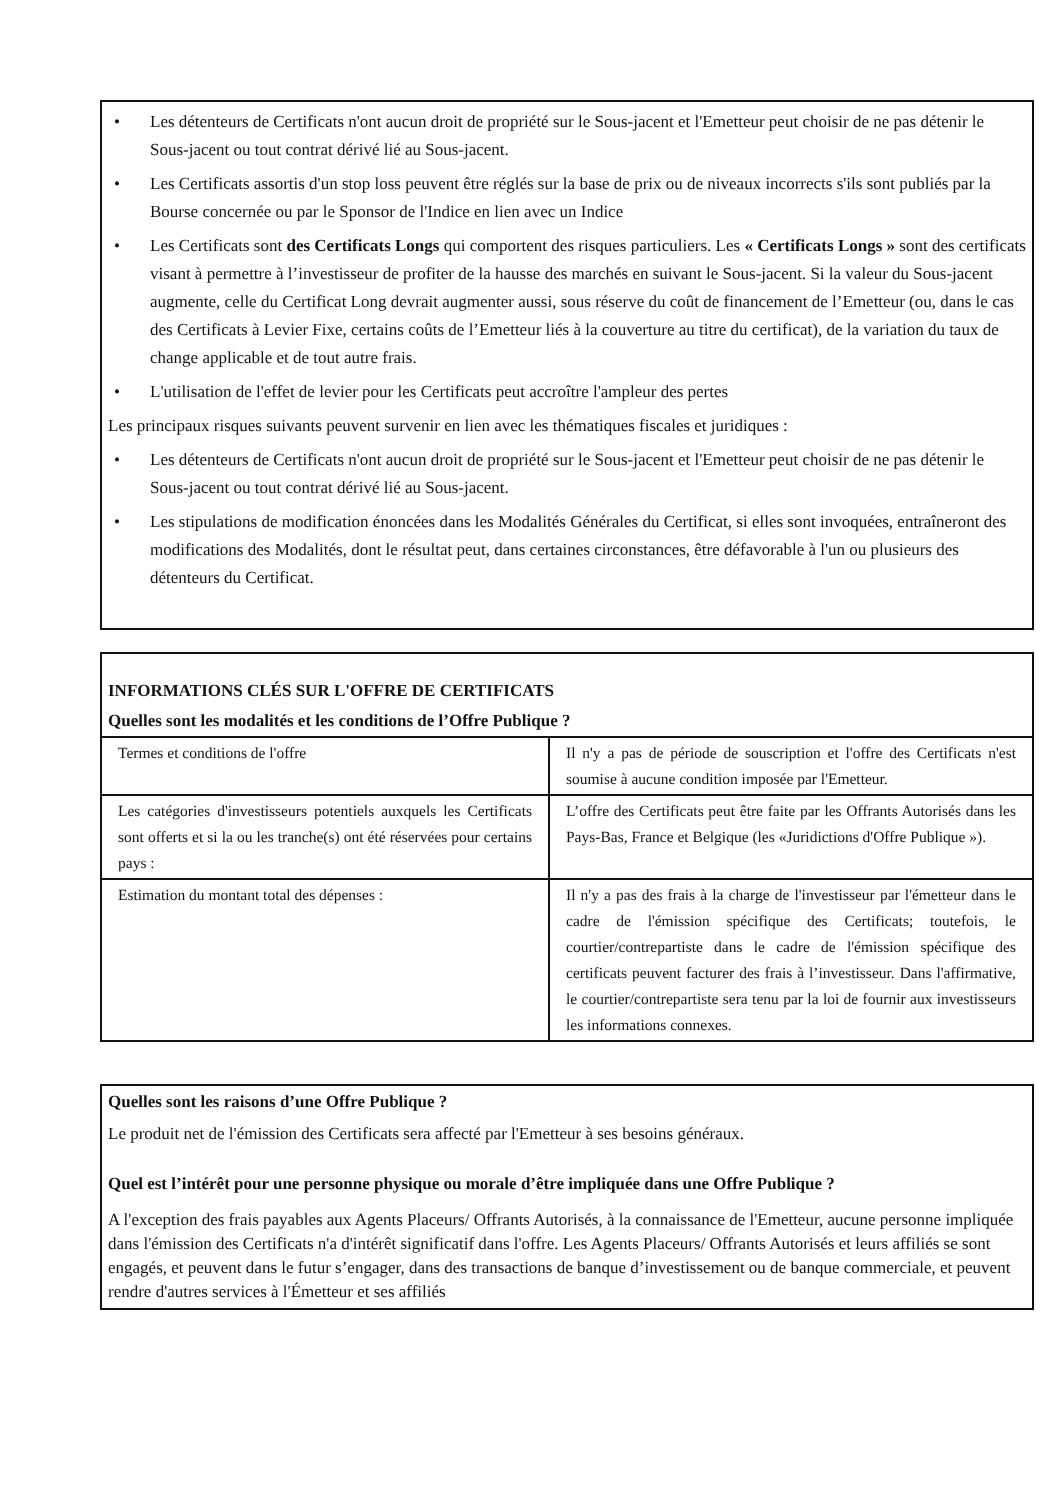• Les détenteurs de Certificats n'ont aucun droit de propriété sur le Sous-jacent et l'Emetteur peut choisir de ne pas détenir le Sous-jacent ou tout contrat dérivé lié au Sous-jacent.
• Les Certificats assortis d'un stop loss peuvent être réglés sur la base de prix ou de niveaux incorrects s'ils sont publiés par la Bourse concernée ou par le Sponsor de l'Indice en lien avec un Indice
• Les Certificats sont des Certificats Longs qui comportent des risques particuliers. Les « Certificats Longs » sont des certificats visant à permettre à l’investisseur de profiter de la hausse des marchés en suivant le Sous-jacent. Si la valeur du Sous-jacent augmente, celle du Certificat Long devrait augmenter aussi, sous réserve du coût de financement de l’Emetteur (ou, dans le cas des Certificats à Levier Fixe, certains coûts de l’Emetteur liés à la couverture au titre du certificat), de la variation du taux de change applicable et de tout autre frais.
• L'utilisation de l'effet de levier pour les Certificats peut accroître l'ampleur des pertes
Les principaux risques suivants peuvent survenir en lien avec les thématiques fiscales et juridiques :
• Les détenteurs de Certificats n'ont aucun droit de propriété sur le Sous-jacent et l'Emetteur peut choisir de ne pas détenir le Sous-jacent ou tout contrat dérivé lié au Sous-jacent.
• Les stipulations de modification énoncées dans les Modalités Générales du Certificat, si elles sont invoquées, entraîneront des modifications des Modalités, dont le résultat peut, dans certaines circonstances, être défavorable à l'un ou plusieurs des détenteurs du Certificat.
INFORMATIONS CLÉS SUR L'OFFRE DE CERTIFICATS
Quelles sont les modalités et les conditions de l’Offre Publique ?
| Termes et conditions de l'offre | Il n'y a pas de période de souscription et l'offre des Certificats n'est soumise à aucune condition imposée par l'Emetteur. |
| Les catégories d'investisseurs potentiels auxquels les Certificats sont offerts et si la ou les tranche(s) ont été réservées pour certains pays : | L’offre des Certificats peut être faite par les Offrants Autorisés dans les Pays-Bas, France et Belgique (les «Juridictions d'Offre Publique »). |
| Estimation du montant total des dépenses : | Il n'y a pas des frais à la charge de l'investisseur par l'émetteur dans le cadre de l'émission spécifique des Certificats; toutefois, le courtier/contrepartiste dans le cadre de l'émission spécifique des certificats peuvent facturer des frais à l’investisseur. Dans l'affirmative, le courtier/contrepartiste sera tenu par la loi de fournir aux investisseurs les informations connexes. |
Quelles sont les raisons d’une Offre Publique ?
Le produit net de l'émission des Certificats sera affecté par l'Emetteur à ses besoins généraux.
Quel est l’intérêt pour une personne physique ou morale d’être impliquée dans une Offre Publique ?
A l'exception des frais payables aux Agents Placeurs/ Offrants Autorisés, à la connaissance de l'Emetteur, aucune personne impliquée dans l'émission des Certificats n'a d'intérêt significatif dans l'offre. Les Agents Placeurs/ Offrants Autorisés et leurs affiliés se sont engagés, et peuvent dans le futur s’engager, dans des transactions de banque d’investissement ou de banque commerciale, et peuvent rendre d'autres services à l'Émetteur et ses affiliés